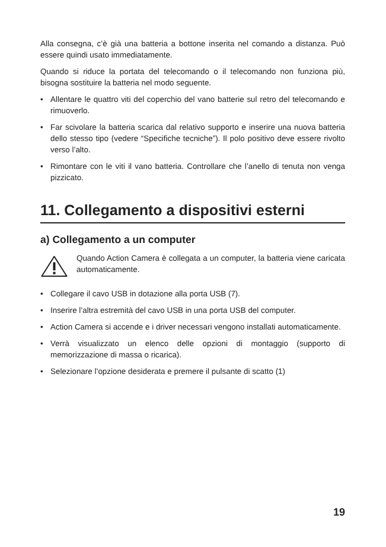Alla consegna, c’è già una batteria a bottone inserita nel comando a distanza. Può essere quindi usato immediatamente.
Quando si riduce la portata del telecomando o il telecomando non funziona più, bisogna sostituire la batteria nel modo seguente.
• Allentare le quattro viti del coperchio del vano batterie sul retro del telecomando e rimuoverlo.
• Far scivolare la batteria scarica dal relativo supporto e inserire una nuova batteria dello stesso tipo (vedere “Specifiche tecniche”). Il polo positivo deve essere rivolto verso l’alto.
• Rimontare con le viti il vano batteria. Controllare che l’anello di tenuta non venga pizzicato.
11. Collegamento a dispositivi esterni
a) Collegamento a un computer
Quando Action Camera è collegata a un computer, la batteria viene caricata automaticamente.
• Collegare il cavo USB in dotazione alla porta USB (7).
• Inserire l’altra estremità del cavo USB in una porta USB del computer.
• Action Camera si accende e i driver necessari vengono installati automaticamente.
• Verrà visualizzato un elenco delle opzioni di montaggio (supporto di memorizzazione di massa o ricarica).
• Selezionare l’opzione desiderata e premere il pulsante di scatto (1)
19